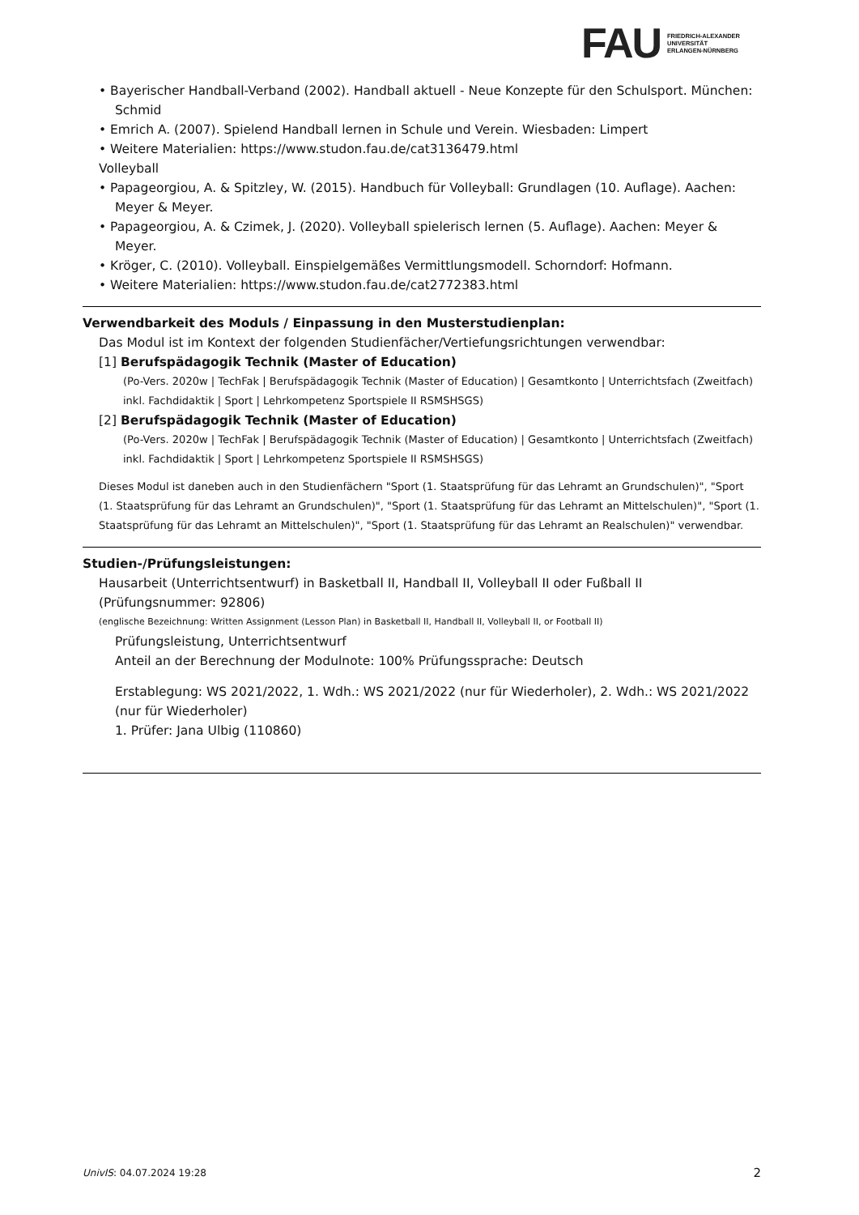FAU
FRIEDRICH-ALEXANDER
UNIVERSITÄT
ERLANGEN-NÜRNBERG
• Bayerischer Handball-Verband (2002). Handball aktuell - Neue Konzepte für den Schulsport. München: Schmid
• Emrich A. (2007). Spielend Handball lernen in Schule und Verein. Wiesbaden: Limpert
• Weitere Materialien: https://www.studon.fau.de/cat3136479.html
Volleyball
• Papageorgiou, A. & Spitzley, W. (2015). Handbuch für Volleyball: Grundlagen (10. Auflage). Aachen: Meyer & Meyer.
• Papageorgiou, A. & Czimek, J. (2020). Volleyball spielerisch lernen (5. Auflage). Aachen: Meyer & Meyer.
• Kröger, C. (2010). Volleyball. Einspielgemäßes Vermittlungsmodell. Schorndorf: Hofmann.
• Weitere Materialien: https://www.studon.fau.de/cat2772383.html
Verwendbarkeit des Moduls / Einpassung in den Musterstudienplan:
Das Modul ist im Kontext der folgenden Studienfächer/Vertiefungsrichtungen verwendbar:
[1] Berufspädagogik Technik (Master of Education)
(Po-Vers. 2020w | TechFak | Berufspädagogik Technik (Master of Education) | Gesamtkonto | Unterrichtsfach (Zweitfach) inkl. Fachdidaktik | Sport | Lehrkompetenz Sportspiele II RSMSHSGS)
[2] Berufspädagogik Technik (Master of Education)
(Po-Vers. 2020w | TechFak | Berufspädagogik Technik (Master of Education) | Gesamtkonto | Unterrichtsfach (Zweitfach) inkl. Fachdidaktik | Sport | Lehrkompetenz Sportspiele II RSMSHSGS)
Dieses Modul ist daneben auch in den Studienfächern "Sport (1. Staatsprüfung für das Lehramt an Grundschulen)", "Sport (1. Staatsprüfung für das Lehramt an Grundschulen)", "Sport (1. Staatsprüfung für das Lehramt an Mittelschulen)", "Sport (1. Staatsprüfung für das Lehramt an Mittelschulen)", "Sport (1. Staatsprüfung für das Lehramt an Realschulen)" verwendbar.
Studien-/Prüfungsleistungen:
Hausarbeit (Unterrichtsentwurf) in Basketball II, Handball II, Volleyball II oder Fußball II (Prüfungsnummer: 92806)
(englische Bezeichnung: Written Assignment (Lesson Plan) in Basketball II, Handball II, Volleyball II, or Football II)
Prüfungsleistung, Unterrichtsentwurf
Anteil an der Berechnung der Modulnote: 100% Prüfungssprache: Deutsch
Erstablegung: WS 2021/2022, 1. Wdh.: WS 2021/2022 (nur für Wiederholer), 2. Wdh.: WS 2021/2022 (nur für Wiederholer)
1. Prüfer: Jana Ulbig (110860)
UnivIS: 04.07.2024 19:28 2